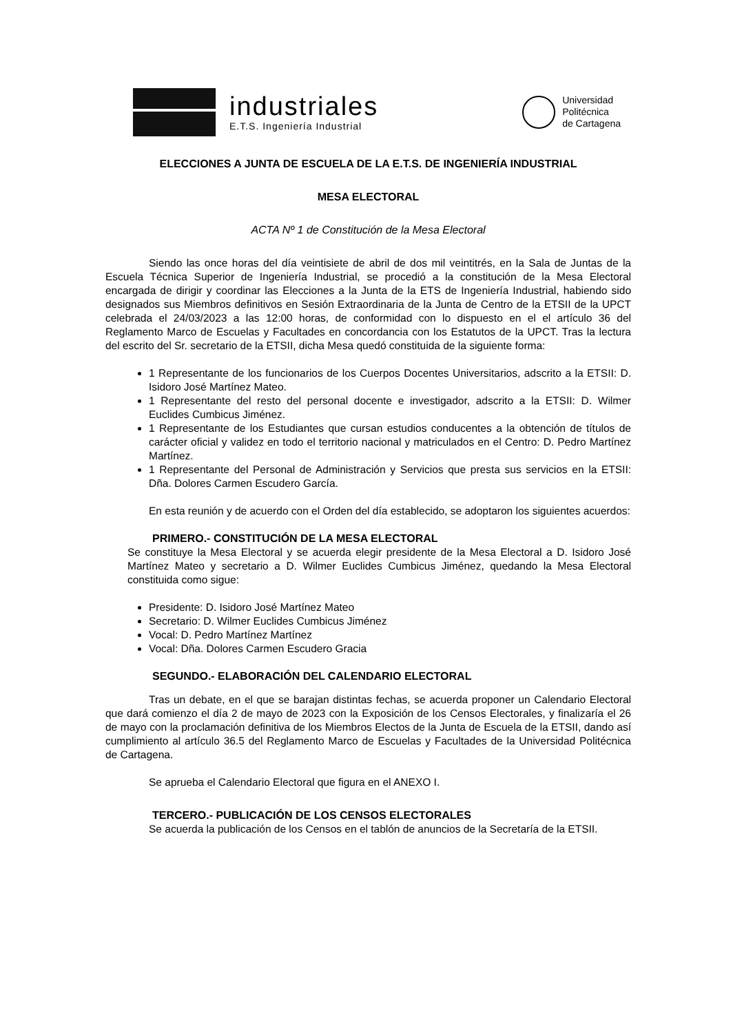industriales
E.T.S. Ingeniería Industrial
Universidad
Politécnica
de Cartagena
ELECCIONES A JUNTA DE ESCUELA DE LA E.T.S. DE INGENIERÍA INDUSTRIAL
MESA ELECTORAL
ACTA Nº 1 de Constitución de la Mesa Electoral
Siendo las once horas del día veintisiete de abril de dos mil veintitrés, en la Sala de Juntas de la Escuela Técnica Superior de Ingeniería Industrial, se procedió a la constitución de la Mesa Electoral encargada de dirigir y coordinar las Elecciones a la Junta de la ETS de Ingeniería Industrial, habiendo sido designados sus Miembros definitivos en Sesión Extraordinaria de la Junta de Centro de la ETSII de la UPCT celebrada el 24/03/2023 a las 12:00 horas, de conformidad con lo dispuesto en el el artículo 36 del Reglamento Marco de Escuelas y Facultades en concordancia con los Estatutos de la UPCT. Tras la lectura del escrito del Sr. secretario de la ETSII, dicha Mesa quedó constituida de la siguiente forma:
1 Representante de los funcionarios de los Cuerpos Docentes Universitarios, adscrito a la ETSII: D. Isidoro José Martínez Mateo.
1 Representante del resto del personal docente e investigador, adscrito a la ETSII: D. Wilmer Euclides Cumbicus Jiménez.
1 Representante de los Estudiantes que cursan estudios conducentes a la obtención de títulos de carácter oficial y validez en todo el territorio nacional y matriculados en el Centro: D. Pedro Martínez Martínez.
1 Representante del Personal de Administración y Servicios que presta sus servicios en la ETSII: Dña. Dolores Carmen Escudero García.
En esta reunión y de acuerdo con el Orden del día establecido, se adoptaron los siguientes acuerdos:
PRIMERO.- CONSTITUCIÓN DE LA MESA ELECTORAL
Se constituye la Mesa Electoral y se acuerda elegir presidente de la Mesa Electoral a D. Isidoro José Martínez Mateo y secretario a D. Wilmer Euclides Cumbicus Jiménez, quedando la Mesa Electoral constituida como sigue:
Presidente: D. Isidoro José Martínez Mateo
Secretario: D. Wilmer Euclides Cumbicus Jiménez
Vocal: D. Pedro Martínez Martínez
Vocal: Dña. Dolores Carmen Escudero Gracia
SEGUNDO.- ELABORACIÓN DEL CALENDARIO ELECTORAL
Tras un debate, en el que se barajan distintas fechas, se acuerda proponer un Calendario Electoral que dará comienzo el día 2 de mayo de 2023 con la Exposición de los Censos Electorales, y finalizaría el 26 de mayo con la proclamación definitiva de los Miembros Electos de la Junta de Escuela de la ETSII, dando así cumplimiento al artículo 36.5 del Reglamento Marco de Escuelas y Facultades de la Universidad Politécnica de Cartagena.
Se aprueba el Calendario Electoral que figura en el ANEXO I.
TERCERO.- PUBLICACIÓN DE LOS CENSOS ELECTORALES
Se acuerda la publicación de los Censos en el tablón de anuncios de la Secretaría de la ETSII.